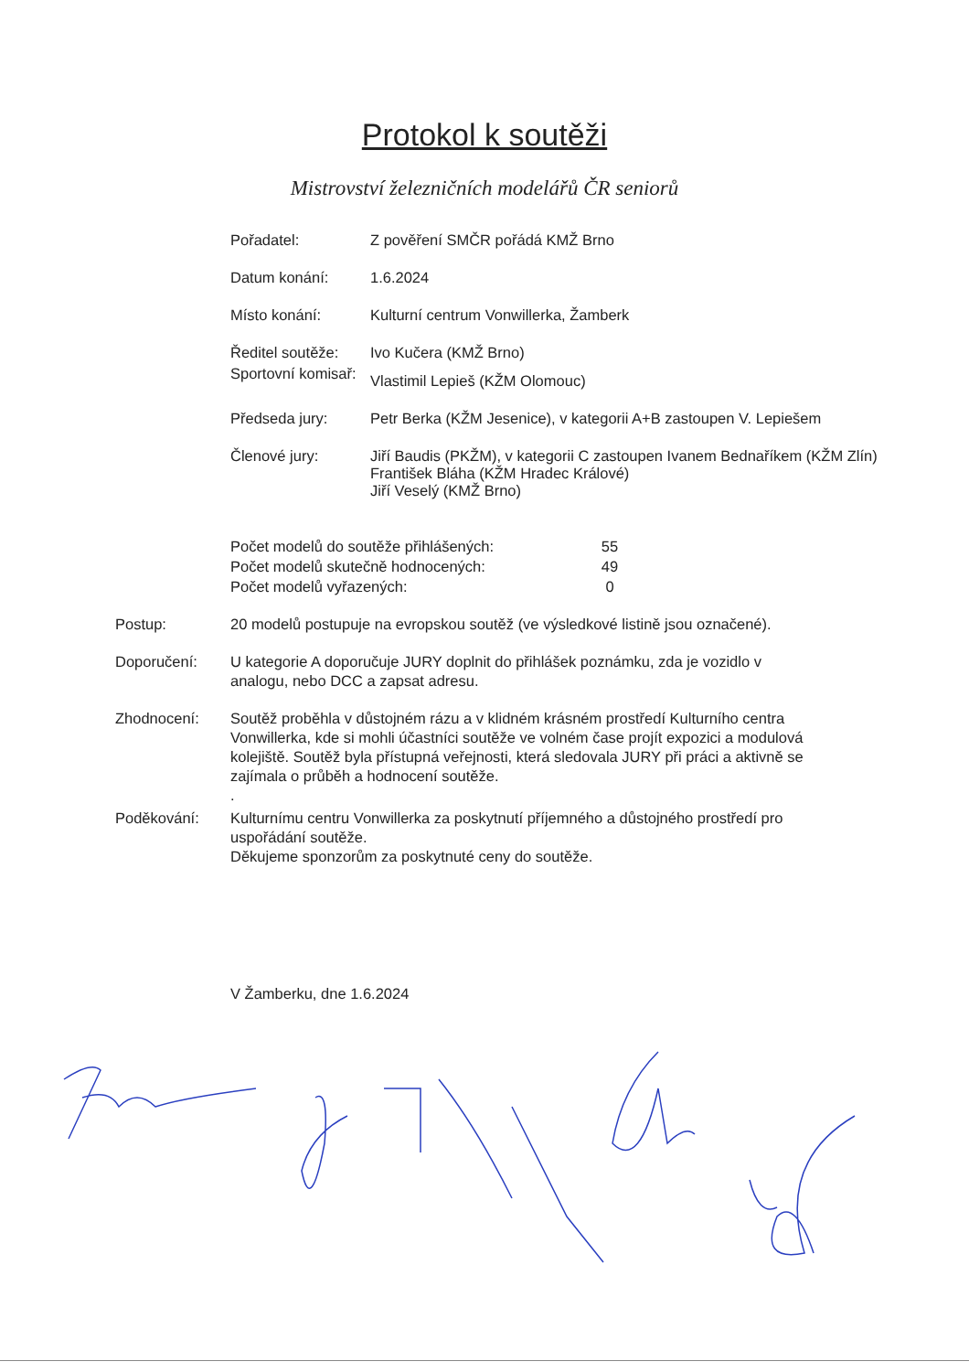Protokol k soutěži
Mistrovství železničních modelářů ČR seniorů
Pořadatel: Z pověření SMČR pořádá KMŽ Brno
Datum konání: 1.6.2024
Místo konání: Kulturní centrum Vonwillerka, Žamberk
Ředitel soutěže:
Ivo Kučera (KMŽ Brno)
Sportovní komisař:
Vlastimil Lepieš (KŽM Olomouc)
Předseda jury: Petr Berka (KŽM Jesenice), v kategorii A+B zastoupen V. Lepiešem
Členové jury: Jiří Baudis (PKŽM), v kategorii C zastoupen Ivanem Bednaříkem (KŽM Zlín)
František Bláha (KŽM Hradec Králové)
Jiří Veselý (KMŽ Brno)
Počet modelů do soutěže přihlášených: 55
Počet modelů skutečně hodnocených: 49
Počet modelů vyřazených: 0
Postup: 20 modelů postupuje na evropskou soutěž (ve výsledkové listině jsou označené).
Doporučení: U kategorie A doporučuje JURY doplnit do přihlášek poznámku, zda je vozidlo v analogu, nebo DCC a zapsat adresu.
Zhodnocení: Soutěž proběhla v důstojném rázu a v klidném krásném prostředí Kulturního centra Vonwillerka, kde si mohli účastníci soutěže ve volném čase projít expozici a modulová kolejiště. Soutěž byla přístupná veřejnosti, která sledovala JURY při práci a aktivně se zajímala o průběh a hodnocení soutěže.
.
Poděkování: Kulturnímu centru Vonwillerka za poskytnutí příjemného a důstojného prostředí pro uspořádání soutěže.
Děkujeme sponzorům za poskytnuté ceny do soutěže.
V Žamberku, dne 1.6.2024